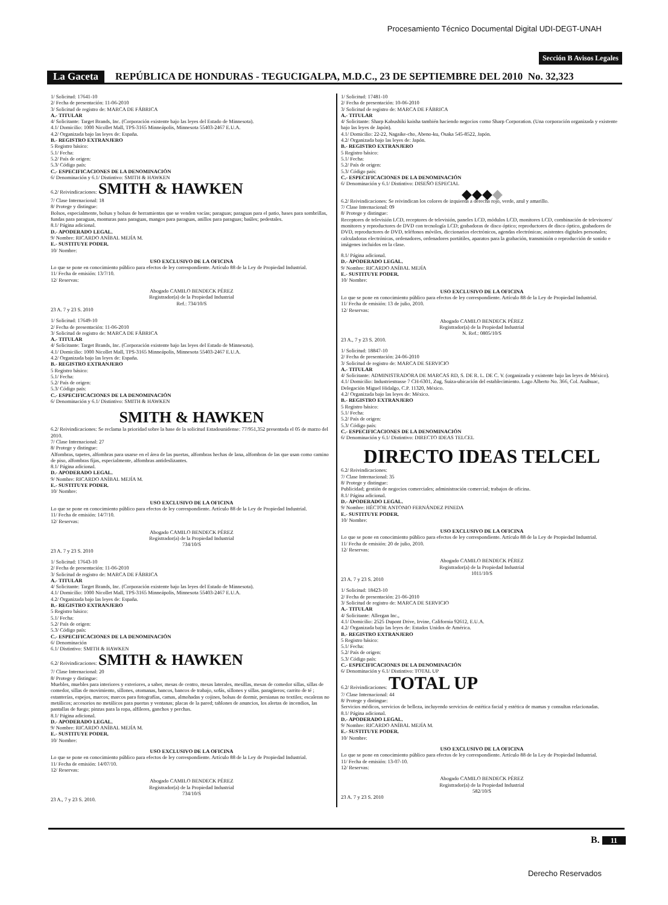Procesamiento Técnico Documental Digital UDI-DEGT-UNAH
Sección B Avisos Legales
La Gaceta REPÚBLICA DE HONDURAS - TEGUCIGALPA, M.D.C., 23 DE SEPTIEMBRE DEL 2010 No. 32,323
1/ Solicitud: 17641-10
2/ Fecha de presentación: 11-06-2010
3/ Solicitud de registro de: MARCA DE FÁBRICA
A.- TITULAR
4/ Solicitante: Target Brands, Inc. (Corporación existente bajo las leyes del Estado de Minnesota).
4.1/ Domicilio: 1000 Nicollet Mall, TPS-3165 Minneápolis, Minnesota 55403-2467 E.U.A.
4.2/ Organizada bajo las leyes de: España.
B.- REGISTRO EXTRANJERO
5 Registro básico:
5.1/ Fecha:
5.2/ País de origen:
5.3/ Código país:
C.- ESPECIFICACIONES DE LA DENOMINACIÓN
6/ Denominación y 6.1/ Distintivo: SMITH & HAWKEN
6.2/ Reivindicaciones: SMITH & HAWKEN
7/ Clase Internacional: 18
8/ Protege y distingue:
Bolsos, especialmente, bolsas y bolsas de herramientas que se venden vacías; paraguas; paraguas para el patio, bases para sombrillas, fundas para paraguas, monturas para paraguas, mangos para paraguas, anillos para paraguas; baúles; pedestales.
8.1/ Página adicional.
D.- APODERADO LEGAL.
9/ Nombre: RICARDO ANÍBAL MEJÍA M.
E.- SUSTITUYE PODER.
10/ Nombre:
USO EXCLUSIVO DE LA OFICINA
Lo que se pone en conocimiento público para efectos de ley correspondiente. Artículo 88 de la Ley de Propiedad Industrial.
11/ Fecha de emisión: 13/7/10.
12/ Reservas:
Abogado CAMILO BENDECK PÉREZ
Registrador(a) de la Propiedad Industrial
Ref.: 734/10/S
23 A. 7 y 23 S. 2010
1/ Solicitud: 17649-10
2/ Fecha de presentación: 11-06-2010
3/ Solicitud de registro de: MARCA DE FÁBRICA
A.- TITULAR
4/ Solicitante: Target Brands, Inc. (Corporación existente bajo las leyes del Estado de Minnesota).
4.1/ Domicilio: 1000 Nicollet Mall, TPS-3165 Minneápolis, Minnesota 55403-2467 E.U.A.
4.2/ Organizada bajo las leyes de: España.
B.- REGISTRO EXTRANJERO
5 Registro básico:
5.1/ Fecha:
5.2/ País de origen:
5.3/ Código país:
C.- ESPECIFICACIONES DE LA DENOMINACIÓN
6/ Denominación y 6.1/ Distintivo: SMITH & HAWKEN
SMITH & HAWKEN
6.2/ Reivindicaciones: Se reclama la prioridad sobre la base de la solicitud Estadounidense: 77/951,352 presentada el 05 de marzo del 2010.
7/ Clase Internacional: 27
8/ Protege y distingue:
Alfombras, tapetes, alfombras para usarse en el área de las puertas, alfombras hechas de lana, alfombras de las que usan como camino de piso, alfombras fijas, especialmente, alfombras antideslizantes.
8.1/ Página adicional.
D.- APODERADO LEGAL.
9/ Nombre: RICARDO ANÍBAL MEJÍA M.
E.- SUSTITUYE PODER.
10/ Nombre:
USO EXCLUSIVO DE LA OFICINA
Lo que se pone en conocimiento público para efectos de ley correspondiente. Artículo 88 de la Ley de Propiedad Industrial.
11/ Fecha de emisión: 14/7/10.
12/ Reservas:
Abogado CAMILO BENDECK PÉREZ
Registrador(a) de la Propiedad Industrial
734/10/S
23 A. 7 y 23 S. 2010
1/ Solicitud: 17643-10
2/ Fecha de presentación: 11-06-2010
3/ Solicitud de registro de: MARCA DE FÁBRICA
A.- TITULAR
4/ Solicitante: Target Brands, Inc. (Corporación existente bajo las leyes del Estado de Minnesota).
4.1/ Domicilio: 1000 Nicollet Mall, TPS-3165 Minneápolis, Minnesota 55403-2467 E.U.A.
4.2/ Organizada bajo las leyes de: España.
B.- REGISTRO EXTRANJERO
5 Registro básico:
5.1/ Fecha:
5.2/ País de origen:
5.3/ Código país:
C.- ESPECIFICACIONES DE LA DENOMINACIÓN
6/ Denominación
6.1/ Distintivo: SMITH & HAWKEN
6.2/ Reivindicaciones: SMITH & HAWKEN
7/ Clase Internacional: 20
8/ Protege y distingue:
Muebles, muebles para interiores y exteriores, a saber, mesas de centro, mesas laterales, mesillas, mesas de comedor sillas, sillas de comedor, sillas de movimiento, sillones, otomanas, bancos, bancos de trabajo, sofás, sillones y sillas. paragüeros; carrito de té ; estanterías, espejos, marcos; marcos para fotografías, camas, almohadas y cojines, bolsas de dormir, persianas no textiles; escaleras no metálicos; accesorios no metálicos para puertas y ventanas; placas de la pared; tablones de anuncios, los alertas de incendios, las pantallas de fuego; pinzas para la ropa, alfileres, ganchos y perchas.
8.1/ Página adicional.
D.- APODERADO LEGAL.
9/ Nombre: RICARDO ANÍBAL MEJÍA M.
E.- SUSTITUYE PODER.
10/ Nombre:
USO EXCLUSIVO DE LA OFICINA
Lo que se pone en conocimiento público para efectos de ley correspondiente. Artículo 88 de la Ley de Propiedad Industrial.
11/ Fecha de emisión: 14/07/10.
12/ Reservas:
Abogado CAMILO BENDECK PÉREZ
Registrador(a) de la Propiedad Industrial
734/10/S
23 A., 7 y 23 S. 2010.
1/ Solicitud: 17481-10
2/ Fecha de presentación: 10-06-2010
3/ Solicitud de registro de: MARCA DE FÁBRICA
A.- TITULAR
4/ Solicitante: Sharp Kabushiki kaisha también haciendo negocios como Sharp Corporation. (Una corporación organizada y existente bajo las leyes de Japón).
4.1/ Domicilio: 22-22, Nagaike-cho, Abeno-ku, Osaka 545-8522, Japón.
4.2/ Organizada bajo las leyes de: Japón.
B.- REGISTRO EXTRANJERO
5 Registro básico:
5.1/ Fecha:
5.2/ País de origen:
5.3/ Código país:
C.- ESPECIFICACIONES DE LA DENOMINACIÓN
6/ Denominación y 6.1/ Distintivo: DISEÑO ESPECIAL
◆◆◆◆
6.2/ Reivindicaciones: Se reivindican los colores de izquierda a derecha rojo, verde, azul y amarillo.
7/ Clase Internacional: 09
8/ Protege y distingue:
Receptores de televisión LCD, receptores de televisión, paneles LCD, módulos LCD, monitores LCD, combinación de televisores/ monitores y reproductores de DVD con tecnología LCD; grabadoras de disco óptico; reproductores de disco óptico, grabadores de DVD, reproductores de DVD, teléfonos móviles, diccionarios electrónicos, agendas electrónicas; asistentes digitales personales; calculadoras electrónicas, ordenadores, ordenadores portátiles, aparatos para la grabación, transmisión o reproducción de sonido e imágenes incluidos en la clase.
8.1/ Página adicional.
D.- APODERADO LEGAL.
9/ Nombre: RICARDO ANÍBAL MEJÍA
E.- SUSTITUYE PODER.
10/ Nombre:
USO EXCLUSIVO DE LA OFICINA
Lo que se pone en conocimiento público para efectos de ley correspondiente. Artículo 88 de la Ley de Propiedad Industrial.
11/ Fecha de emisión: 13 de julio, 2010.
12/ Reservas:
Abogado CAMILO BENDECK PÉREZ
Registrador(a) de la Propiedad Industrial
N. Ref.: 0805/10/S
23 A., 7 y 23 S. 2010.
1/ Solicitud: 18847-10
2/ Fecha de presentación: 24-06-2010
3/ Solicitud de registro de: MARCA DE SERVICIO
A.- TITULAR
4/ Solicitante: ADMINISTRADORA DE MARCAS RD, S. DE R. L. DE C. V. (organizada y existente bajo las leyes de México).
4.1/ Domicilio: Industriestrasse 7 CH-6301, Zug, Suiza-ubicación del establecimiento. Lago Alberto No. 366, Col. Anáhuac, Delegación Miguel Hidalgo, C.P. 11320, México.
4.2/ Organizada bajo las leyes de: México.
B.- REGISTRO EXTRANJERO
5 Registro básico:
5.1/ Fecha:
5.2/ País de origen:
5.3/ Código país:
C.- ESPECIFICACIONES DE LA DENOMINACIÓN
6/ Denominación y 6.1/ Distintivo: DIRECTO IDEAS TELCEL
DIRECTO IDEAS TELCEL
6.2/ Reivindicaciones:
7/ Clase Internacional: 35
8/ Protege y distingue:
Publicidad; gestión de negocios comerciales; administración comercial; trabajos de oficina.
8.1/ Página adicional.
D.- APODERADO LEGAL.
9/ Nombre: HÉCTOR ANTONIO FERNÁNDEZ PINEDA
E.- SUSTITUYE PODER.
10/ Nombre:
USO EXCLUSIVO DE LA OFICINA
Lo que se pone en conocimiento público para efectos de ley correspondiente. Artículo 88 de la Ley de Propiedad Industrial.
11/ Fecha de emisión: 20 de julio, 2010.
12/ Reservas:
Abogado CAMILO BENDECK PÉREZ
Registrador(a) de la Propiedad Industrial
1011/10/S
23 A. 7 y 23 S. 2010
1/ Solicitud: 18423-10
2/ Fecha de presentación: 21-06-2010
3/ Solicitud de registro de: MARCA DE SERVICIO
A.- TITULAR
4/ Solicitante: Allergan Inc.,
4.1/ Domicilio: 2525 Dupont Drive, Irvine, California 92612, E.U.A.
4.2/ Organizada bajo las leyes de: Estados Unidos de América.
B.- REGISTRO EXTRANJERO
5 Registro básico:
5.1/ Fecha:
5.2/ País de origen:
5.3/ Código país:
C.- ESPECIFICACIONES DE LA DENOMINACIÓN
6/ Denominación y 6.1/ Distintivo: TOTAL UP
6.2/ Reivindicaciones: TOTAL UP
7/ Clase Internacional: 44
8/ Protege y distingue:
Servicios médicos, servicios de belleza, incluyendo servicios de estética facial y estética de mamas y consultas relacionadas.
8.1/ Página adicional.
D.- APODERADO LEGAL.
9/ Nombre: RICARDO ANÍBAL MEJÍA M.
E.- SUSTITUYE PODER.
10/ Nombre:
USO EXCLUSIVO DE LA OFICINA
Lo que se pone en conocimiento público para efectos de ley correspondiente. Artículo 88 de la Ley de Propiedad Industrial.
11/ Fecha de emisión: 13-07-10.
12/ Reservas:
Abogado CAMILO BENDECK PÉREZ
Registrador(a) de la Propiedad Industrial
582/10/S
23 A. 7 y 23 S. 2010
B. 11
Derecho Reservados